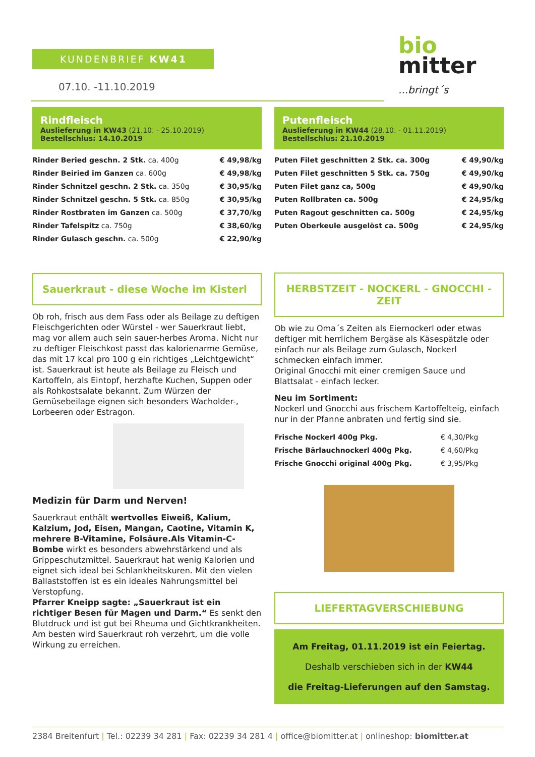KUNDENBRIEF KW41
07.10. -11.10.2019
bio
mitter
...bringt´s
Rindfleisch
Auslieferung in KW43 (21.10. - 25.10.2019)
Bestellschlus: 14.10.2019
| Rinder Beried geschn. 2 Stk. ca. 400g | € 49,98/kg |
| Rinder Beiried im Ganzen ca. 600g | € 49,98/kg |
| Rinder Schnitzel geschn. 2 Stk. ca. 350g | € 30,95/kg |
| Rinder Schnitzel geschn. 5 Stk. ca. 850g | € 30,95/kg |
| Rinder Rostbraten im Ganzen ca. 500g | € 37,70/kg |
| Rinder Tafelspitz ca. 750g | € 38,60/kg |
| Rinder Gulasch geschn. ca. 500g | € 22,90/kg |
Sauerkraut - diese Woche im Kisterl
Ob roh, frisch aus dem Fass oder als Beilage zu deftigen Fleischgerichten oder Würstel - wer Sauerkraut liebt, mag vor allem auch sein sauer-herbes Aroma. Nicht nur zu deftiger Fleischkost passt das kalorienarme Gemüse, das mit 17 kcal pro 100 g ein richtiges „Leichtgewicht“ ist. Sauerkraut ist heute als Beilage zu Fleisch und Kartoffeln, als Eintopf, herzhafte Kuchen, Suppen oder als Rohkostsalate bekannt. Zum Würzen der Gemüsebeilage eignen sich besonders Wacholder-, Lorbeeren oder Estragon.
Medizin für Darm und Nerven!
Sauerkraut enthält wertvolles Eiweiß, Kalium, Kalzium, Jod, Eisen, Mangan, Caotine, Vitamin K, mehrere B-Vitamine, Folsäure.Als Vitamin-C-Bombe wirkt es besonders abwehrstärkend und als Grippeschutzmittel. Sauerkraut hat wenig Kalorien und eignet sich ideal bei Schlankheitskuren. Mit den vielen Ballaststoffen ist es ein ideales Nahrungsmittel bei Verstopfung.
Pfarrer Kneipp sagte: „Sauerkraut ist ein richtiger Besen für Magen und Darm.“ Es senkt den Blutdruck und ist gut bei Rheuma und Gichtkrankheiten. Am besten wird Sauerkraut roh verzehrt, um die volle Wirkung zu erreichen.
Putenfleisch
Auslieferung in KW44 (28.10. - 01.11.2019)
Bestellschlus: 21.10.2019
| Puten Filet geschnitten 2 Stk. ca. 300g | € 49,90/kg |
| Puten Filet geschnitten 5 Stk. ca. 750g | € 49,90/kg |
| Puten Filet ganz ca, 500g | € 49,90/kg |
| Puten Rollbraten ca. 500g | € 24,95/kg |
| Puten Ragout geschnitten ca. 500g | € 24,95/kg |
| Puten Oberkeule ausgelöst ca. 500g | € 24,95/kg |
HERBSTZEIT - NOCKERL - GNOCCHI -ZEIT
Ob wie zu Oma´s Zeiten als Eiernockerl oder etwas deftiger mit herrlichem Bergäse als Käsespätzle oder einfach nur als Beilage zum Gulasch, Nockerl schmecken einfach immer.
Original Gnocchi mit einer cremigen Sauce und Blattsalat - einfach lecker.
Neu im Sortiment:
Nockerl und Gnocchi aus frischem Kartoffelteig, einfach nur in der Pfanne anbraten und fertig sind sie.
| Frische Nockerl 400g Pkg. | € 4,30/Pkg |
| Frische Bärlauchnockerl 400g Pkg. | € 4,60/Pkg |
| Frische Gnocchi original 400g Pkg. | € 3,95/Pkg |
LIEFERTAGVERSCHIEBUNG
Am Freitag, 01.11.2019 ist ein Feiertag.
Deshalb verschieben sich in der KW44
die Freitag-Lieferungen auf den Samstag.
2384 Breitenfurt | Tel.: 02239 34 281 | Fax: 02239 34 281 4 | office@biomitter.at | onlineshop: biomitter.at